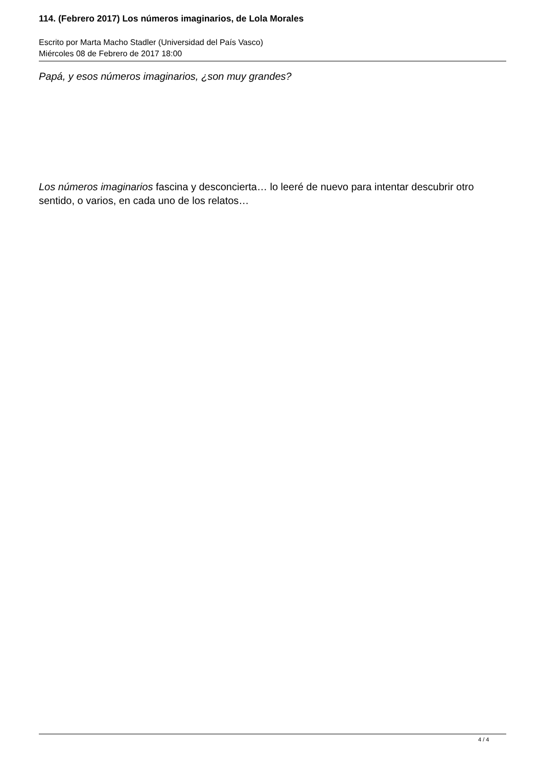114. (Febrero 2017) Los números imaginarios, de Lola Morales
Escrito por Marta Macho Stadler (Universidad del País Vasco)
Miércoles 08 de Febrero de 2017 18:00
Papá, y esos números imaginarios, ¿son muy grandes?
Los números imaginarios fascina y desconcierta… lo leeré de nuevo para intentar descubrir otro sentido, o varios, en cada uno de los relatos…
4 / 4